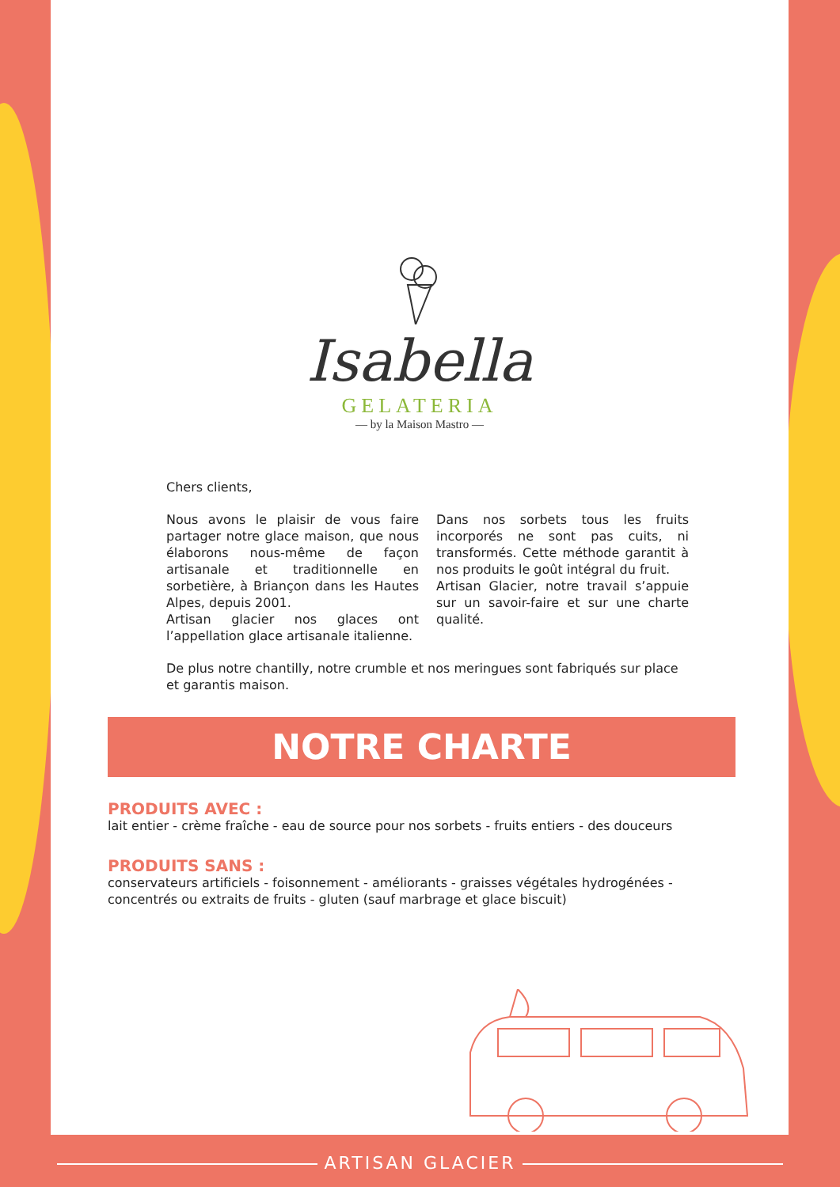Isabella
GELATERIA
— by la Maison Mastro —
Chers clients,
Nous avons le plaisir de vous faire partager notre glace maison, que nous élaborons nous-même de façon artisanale et traditionnelle en sorbetière, à Briançon dans les Hautes Alpes, depuis 2001.
Artisan glacier nos glaces ont l’appellation glace artisanale italienne.
Dans nos sorbets tous les fruits incorporés ne sont pas cuits, ni transformés. Cette méthode garantit à nos produits le goût intégral du fruit.
Artisan Glacier, notre travail s’appuie sur un savoir-faire et sur une charte qualité.
De plus notre chantilly, notre crumble et nos meringues sont fabriqués sur place et garantis maison.
NOTRE CHARTE
PRODUITS AVEC :
lait entier - crème fraîche - eau de source pour nos sorbets - fruits entiers - des douceurs
PRODUITS SANS :
conservateurs artificiels - foisonnement - améliorants - graisses végétales hydrogénées - concentrés ou extraits de fruits - gluten (sauf marbrage et glace biscuit)
ARTISAN GLACIER